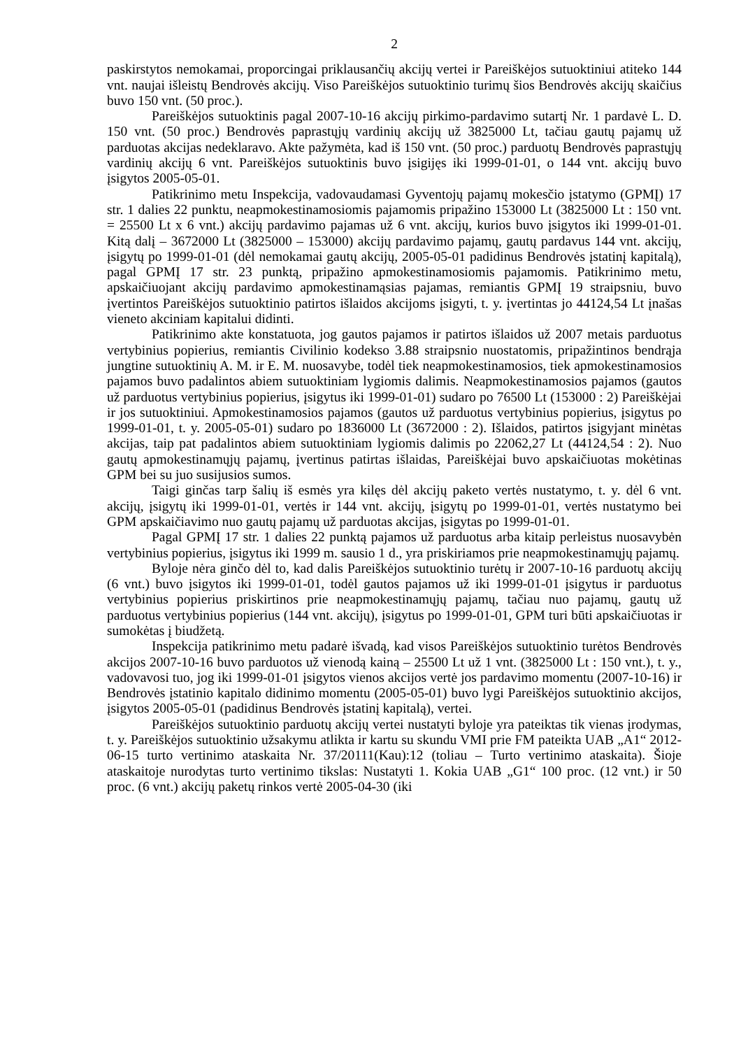2
paskirstytos nemokamai, proporcingai priklausančių akcijų vertei ir Pareiškėjos sutuoktiniui atiteko 144 vnt. naujai išleistų Bendrovės akcijų. Viso Pareiškėjos sutuoktinio turimų šios Bendrovės akcijų skaičius buvo 150 vnt. (50 proc.).
Pareiškėjos sutuoktinis pagal 2007-10-16 akcijų pirkimo-pardavimo sutartį Nr. 1 pardavė L. D. 150 vnt. (50 proc.) Bendrovės paprastųjų vardinių akcijų už 3825000 Lt, tačiau gautų pajamų už parduotas akcijas nedeklaravo. Akte pažymėta, kad iš 150 vnt. (50 proc.) parduotų Bendrovės paprastųjų vardinių akcijų 6 vnt. Pareiškėjos sutuoktinis buvo įsigijęs iki 1999-01-01, o 144 vnt. akcijų buvo įsigytos 2005-05-01.
Patikrinimo metu Inspekcija, vadovaudamasi Gyventojų pajamų mokesčio įstatymo (GPMĮ) 17 str. 1 dalies 22 punktu, neapmokestinamosiomis pajamomis pripažino 153000 Lt (3825000 Lt : 150 vnt. = 25500 Lt x 6 vnt.) akcijų pardavimo pajamas už 6 vnt. akcijų, kurios buvo įsigytos iki 1999-01-01. Kitą dalį – 3672000 Lt (3825000 – 153000) akcijų pardavimo pajamų, gautų pardavus 144 vnt. akcijų, įsigytų po 1999-01-01 (dėl nemokamai gautų akcijų, 2005-05-01 padidinus Bendrovės įstatinį kapitalą), pagal GPMĮ 17 str. 23 punktą, pripažino apmokestinamosiomis pajamomis. Patikrinimo metu, apskaičiuojant akcijų pardavimo apmokestinamąsias pajamas, remiantis GPMĮ 19 straipsniu, buvo įvertintos Pareiškėjos sutuoktinio patirtos išlaidos akcijoms įsigyti, t. y. įvertintas jo 44124,54 Lt įnašas vieneto akciniam kapitalui didinti.
Patikrinimo akte konstatuota, jog gautos pajamos ir patirtos išlaidos už 2007 metais parduotus vertybinius popierius, remiantis Civilinio kodekso 3.88 straipsnio nuostatomis, pripažintinos bendrąja jungtine sutuoktinių A. M. ir E. M. nuosavybe, todėl tiek neapmokestinamosios, tiek apmokestinamosios pajamos buvo padalintos abiem sutuoktiniam lygiomis dalimis. Neapmokestinamosios pajamos (gautos už parduotus vertybinius popierius, įsigytus iki 1999-01-01) sudaro po 76500 Lt (153000 : 2) Pareiškėjai ir jos sutuoktiniui. Apmokestinamosios pajamos (gautos už parduotus vertybinius popierius, įsigytus po 1999-01-01, t. y. 2005-05-01) sudaro po 1836000 Lt (3672000 : 2). Išlaidos, patirtos įsigyjant minėtas akcijas, taip pat padalintos abiem sutuoktiniam lygiomis dalimis po 22062,27 Lt (44124,54 : 2). Nuo gautų apmokestinamųjų pajamų, įvertinus patirtas išlaidas, Pareiškėjai buvo apskaičiuotas mokėtinas GPM bei su juo susijusios sumos.
Taigi ginčas tarp šalių iš esmės yra kilęs dėl akcijų paketo vertės nustatymo, t. y. dėl 6 vnt. akcijų, įsigytų iki 1999-01-01, vertės ir 144 vnt. akcijų, įsigytų po 1999-01-01, vertės nustatymo bei GPM apskaičiavimo nuo gautų pajamų už parduotas akcijas, įsigytas po 1999-01-01.
Pagal GPMĮ 17 str. 1 dalies 22 punktą pajamos už parduotus arba kitaip perleistus nuosavybėn vertybinius popierius, įsigytus iki 1999 m. sausio 1 d., yra priskiriamos prie neapmokestinamųjų pajamų.
Byloje nėra ginčo dėl to, kad dalis Pareiškėjos sutuoktinio turėtų ir 2007-10-16 parduotų akcijų (6 vnt.) buvo įsigytos iki 1999-01-01, todėl gautos pajamos už iki 1999-01-01 įsigytus ir parduotus vertybinius popierius priskirtinos prie neapmokestinamųjų pajamų, tačiau nuo pajamų, gautų už parduotus vertybinius popierius (144 vnt. akcijų), įsigytus po 1999-01-01, GPM turi būti apskaičiuotas ir sumokėtas į biudžetą.
Inspekcija patikrinimo metu padarė išvadą, kad visos Pareiškėjos sutuoktinio turėtos Bendrovės akcijos 2007-10-16 buvo parduotos už vienodą kainą – 25500 Lt už 1 vnt. (3825000 Lt : 150 vnt.), t. y., vadovavosi tuo, jog iki 1999-01-01 įsigytos vienos akcijos vertė jos pardavimo momentu (2007-10-16) ir Bendrovės įstatinio kapitalo didinimo momentu (2005-05-01) buvo lygi Pareiškėjos sutuoktinio akcijos, įsigytos 2005-05-01 (padidinus Bendrovės įstatinį kapitalą), vertei.
Pareiškėjos sutuoktinio parduotų akcijų vertei nustatyti byloje yra pateiktas tik vienas įrodymas, t. y. Pareiškėjos sutuoktinio užsakymu atlikta ir kartu su skundu VMI prie FM pateikta UAB „A1“ 2012-06-15 turto vertinimo ataskaita Nr. 37/20111(Kau):12 (toliau – Turto vertinimo ataskaita). Šioje ataskaitoje nurodytas turto vertinimo tikslas: Nustatyti 1. Kokia UAB „G1“ 100 proc. (12 vnt.) ir 50 proc. (6 vnt.) akcijų paketų rinkos vertė 2005-04-30 (iki